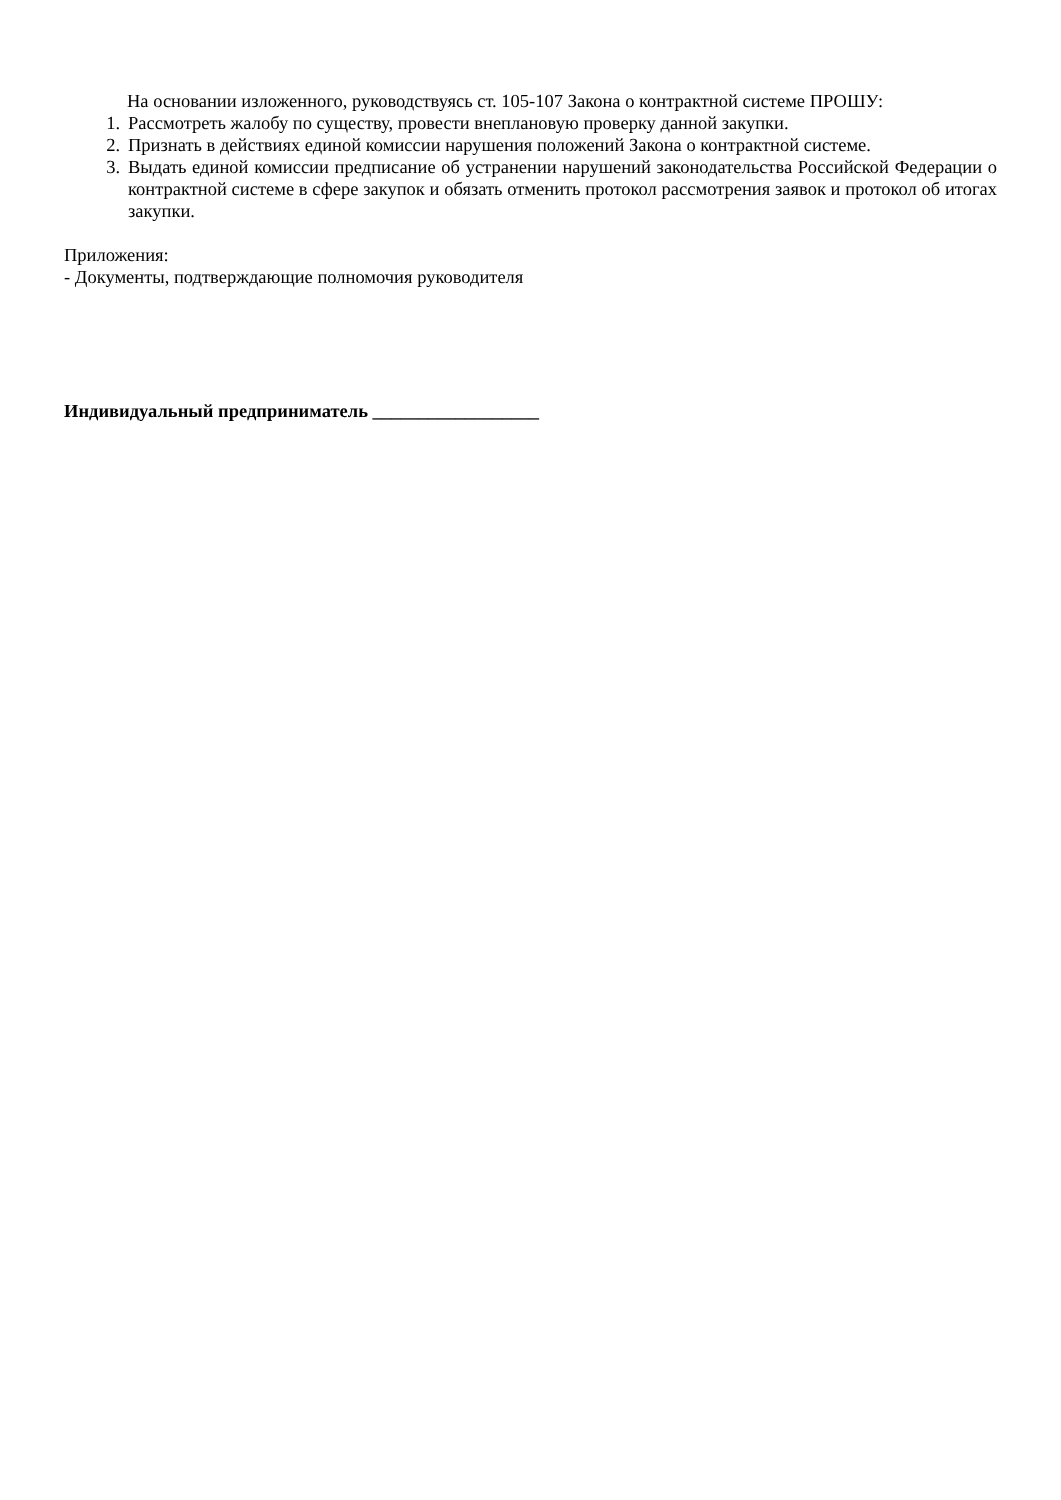На основании изложенного, руководствуясь ст. 105-107 Закона о контрактной системе ПРОШУ:
1. Рассмотреть жалобу по существу, провести внеплановую проверку данной закупки.
2. Признать в действиях единой комиссии нарушения положений Закона о контрактной системе.
3. Выдать единой комиссии предписание об устранении нарушений законодательства Российской Федерации о контрактной системе в сфере закупок и обязать отменить протокол рассмотрения заявок и протокол об итогах закупки.
Приложения:
- Документы, подтверждающие полномочия руководителя
Индивидуальный предприниматель __________________